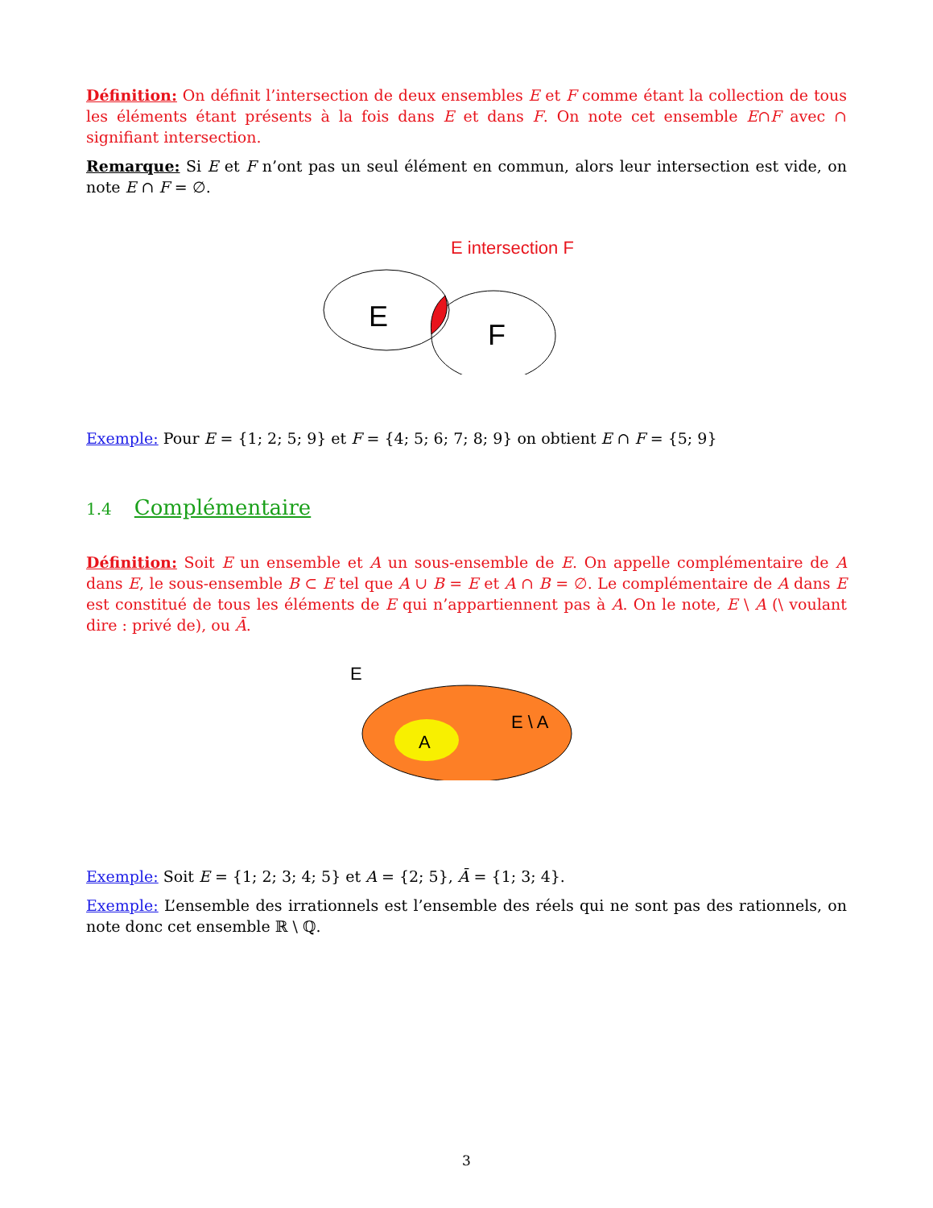Définition: On définit l’intersection de deux ensembles E et F comme étant la collection de tous les éléments étant présents à la fois dans E et dans F. On note cet ensemble E∩F avec ∩ signifiant intersection.
Remarque: Si E et F n’ont pas un seul élément en commun, alors leur intersection est vide, on note E ∩ F = ∅.
E intersection F
E
F
Exemple: Pour E = {1; 2; 5; 9} et F = {4; 5; 6; 7; 8; 9} on obtient E ∩ F = {5; 9}
1.4 Complémentaire
Définition: Soit E un ensemble et A un sous-ensemble de E. On appelle complémentaire de A dans E, le sous-ensemble B ⊂ E tel que A ∪ B = E et A ∩ B = ∅. Le complémentaire de A dans E est constitué de tous les éléments de E qui n’appartiennent pas à A. On le note, E \ A (\ voulant dire : privé de), ou Ā.
E
A
E \ A
Exemple: Soit E = {1; 2; 3; 4; 5} et A = {2; 5}, Ā = {1; 3; 4}.
Exemple: L’ensemble des irrationnels est l’ensemble des réels qui ne sont pas des rationnels, on note donc cet ensemble ℝ \ ℚ.
3